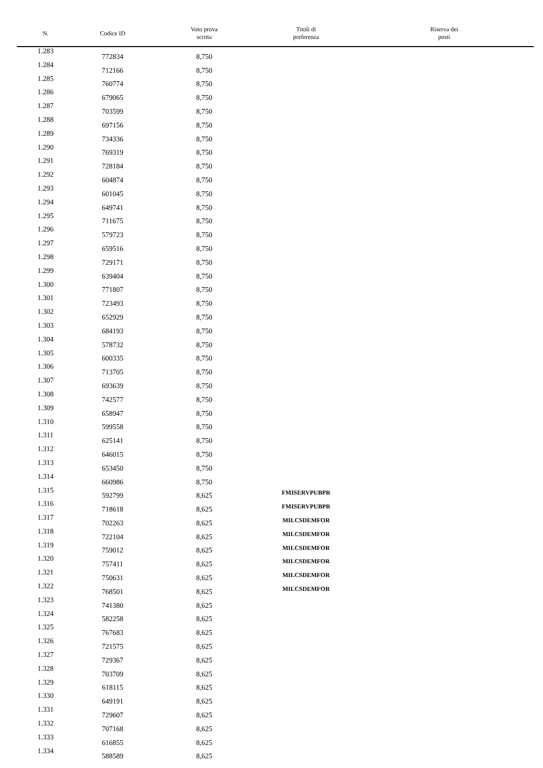| N. | Codice ID | Voto prova scritta | Titoli di preferenza | Riserva dei posti |
| --- | --- | --- | --- | --- |
| 1.283 | 772834 | 8,750 | | |
| 1.284 | 712166 | 8,750 | | |
| 1.285 | 760774 | 8,750 | | |
| 1.286 | 679065 | 8,750 | | |
| 1.287 | 703599 | 8,750 | | |
| 1.288 | 697156 | 8,750 | | |
| 1.289 | 734336 | 8,750 | | |
| 1.290 | 769319 | 8,750 | | |
| 1.291 | 728184 | 8,750 | | |
| 1.292 | 604874 | 8,750 | | |
| 1.293 | 601045 | 8,750 | | |
| 1.294 | 649741 | 8,750 | | |
| 1.295 | 711675 | 8,750 | | |
| 1.296 | 579723 | 8,750 | | |
| 1.297 | 659516 | 8,750 | | |
| 1.298 | 729171 | 8,750 | | |
| 1.299 | 639404 | 8,750 | | |
| 1.300 | 771807 | 8,750 | | |
| 1.301 | 723493 | 8,750 | | |
| 1.302 | 652929 | 8,750 | | |
| 1.303 | 684193 | 8,750 | | |
| 1.304 | 578732 | 8,750 | | |
| 1.305 | 600335 | 8,750 | | |
| 1.306 | 713705 | 8,750 | | |
| 1.307 | 693639 | 8,750 | | |
| 1.308 | 742577 | 8,750 | | |
| 1.309 | 658947 | 8,750 | | |
| 1.310 | 599558 | 8,750 | | |
| 1.311 | 625141 | 8,750 | | |
| 1.312 | 646015 | 8,750 | | |
| 1.313 | 653450 | 8,750 | | |
| 1.314 | 660986 | 8,750 | | |
| 1.315 | 592799 | 8,625 | FMISERVPUBPR | |
| 1.316 | 718618 | 8,625 | FMISERVPUBPR | |
| 1.317 | 702263 | 8,625 | MILCSDEMFOR | |
| 1.318 | 722104 | 8,625 | MILCSDEMFOR | |
| 1.319 | 759012 | 8,625 | MILCSDEMFOR | |
| 1.320 | 757411 | 8,625 | MILCSDEMFOR | |
| 1.321 | 750631 | 8,625 | MILCSDEMFOR | |
| 1.322 | 768501 | 8,625 | MILCSDEMFOR | |
| 1.323 | 741380 | 8,625 | | |
| 1.324 | 582258 | 8,625 | | |
| 1.325 | 767683 | 8,625 | | |
| 1.326 | 721575 | 8,625 | | |
| 1.327 | 729367 | 8,625 | | |
| 1.328 | 703709 | 8,625 | | |
| 1.329 | 618115 | 8,625 | | |
| 1.330 | 649191 | 8,625 | | |
| 1.331 | 729607 | 8,625 | | |
| 1.332 | 707168 | 8,625 | | |
| 1.333 | 616855 | 8,625 | | |
| 1.334 | 588589 | 8,625 | | |